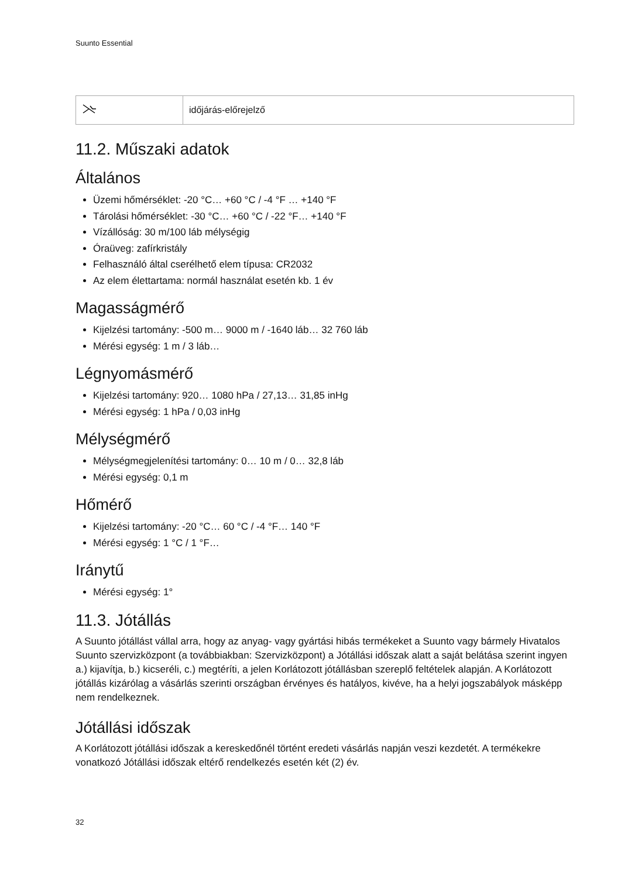Suunto Essential
| | időjárás-előrejelző |
11.2. Műszaki adatok
Általános
Üzemi hőmérséklet: -20 °C… +60 °C / -4 °F … +140 °F
Tárolási hőmérséklet: -30 °C… +60 °C / -22 °F… +140 °F
Vízállóság: 30 m/100 láb mélységig
Óraüveg: zafírkristály
Felhasználó által cserélhető elem típusa: CR2032
Az elem élettartama: normál használat esetén kb. 1 év
Magasságmérő
Kijelzési tartomány: -500 m… 9000 m / -1640 láb… 32 760 láb
Mérési egység: 1 m / 3 láb…
Légnyomásmérő
Kijelzési tartomány: 920… 1080 hPa / 27,13… 31,85 inHg
Mérési egység: 1 hPa / 0,03 inHg
Mélységmérő
Mélységmegjelenítési tartomány: 0… 10 m / 0… 32,8 láb
Mérési egység: 0,1 m
Hőmérő
Kijelzési tartomány: -20 °C… 60 °C / -4 °F… 140 °F
Mérési egység: 1 °C / 1 °F…
Iránytű
Mérési egység: 1°
11.3. Jótállás
A Suunto jótállást vállal arra, hogy az anyag- vagy gyártási hibás termékeket a Suunto vagy bármely Hivatalos Suunto szervizközpont (a továbbiakban: Szervizközpont) a Jótállási időszak alatt a saját belátása szerint ingyen a.) kijavítja, b.) kicseréli, c.) megtéríti, a jelen Korlátozott jótállásban szereplő feltételek alapján. A Korlátozott jótállás kizárólag a vásárlás szerinti országban érvényes és hatályos, kivéve, ha a helyi jogszabályok másképp nem rendelkeznek.
Jótállási időszak
A Korlátozott jótállási időszak a kereskedőnél történt eredeti vásárlás napján veszi kezdetét. A termékekre vonatkozó Jótállási időszak eltérő rendelkezés esetén két (2) év.
32